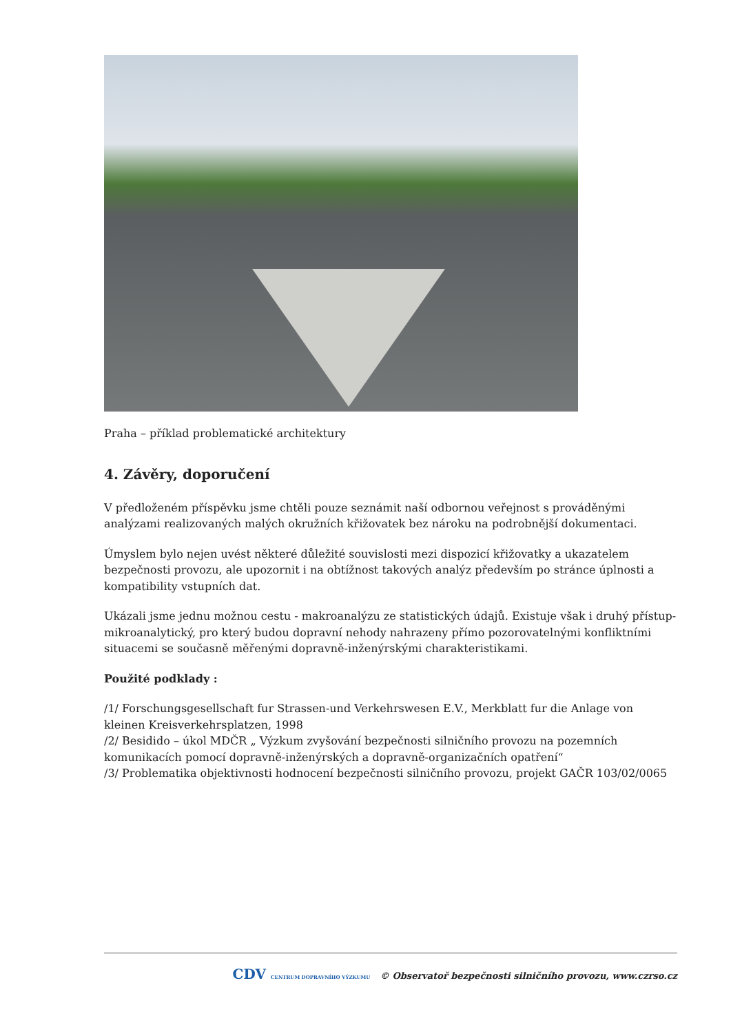Praha – příklad problematické architektury
4. Závěry, doporučení
V předloženém příspěvku jsme chtěli pouze seznámit naší odbornou veřejnost s prováděnými analýzami realizovaných malých okružních křižovatek bez nároku na podrobnější dokumentaci.
Úmyslem bylo nejen uvést některé důležité souvislosti mezi dispozicí křižovatky a ukazatelem bezpečnosti provozu, ale upozornit i na obtížnost takových analýz především po stránce úplnosti a kompatibility vstupních dat.
Ukázali jsme jednu možnou cestu - makroanalýzu ze statistických údajů. Existuje však i druhý přístup- mikroanalytický, pro který budou dopravní nehody nahrazeny přímo pozorovatelnými konfliktními situacemi se současně měřenými dopravně-inženýrskými charakteristikami.
Použité podklady :
/1/ Forschungsgesellschaft fur Strassen-und Verkehrswesen E.V., Merkblatt fur die Anlage von kleinen Kreisverkehrsplatzen, 1998
/2/ Besidido – úkol MDČR „ Výzkum zvyšování bezpečnosti silničního provozu na pozemních komunikacích pomocí dopravně-inženýrských a dopravně-organizačních opatření“
/3/ Problematika objektivnosti hodnocení bezpečnosti silničního provozu, projekt GAČR 103/02/0065
CDV CENTRUM DOPRAVNÍHO VÝZKUMU © Observatoř bezpečnosti silničního provozu, www.czrso.cz